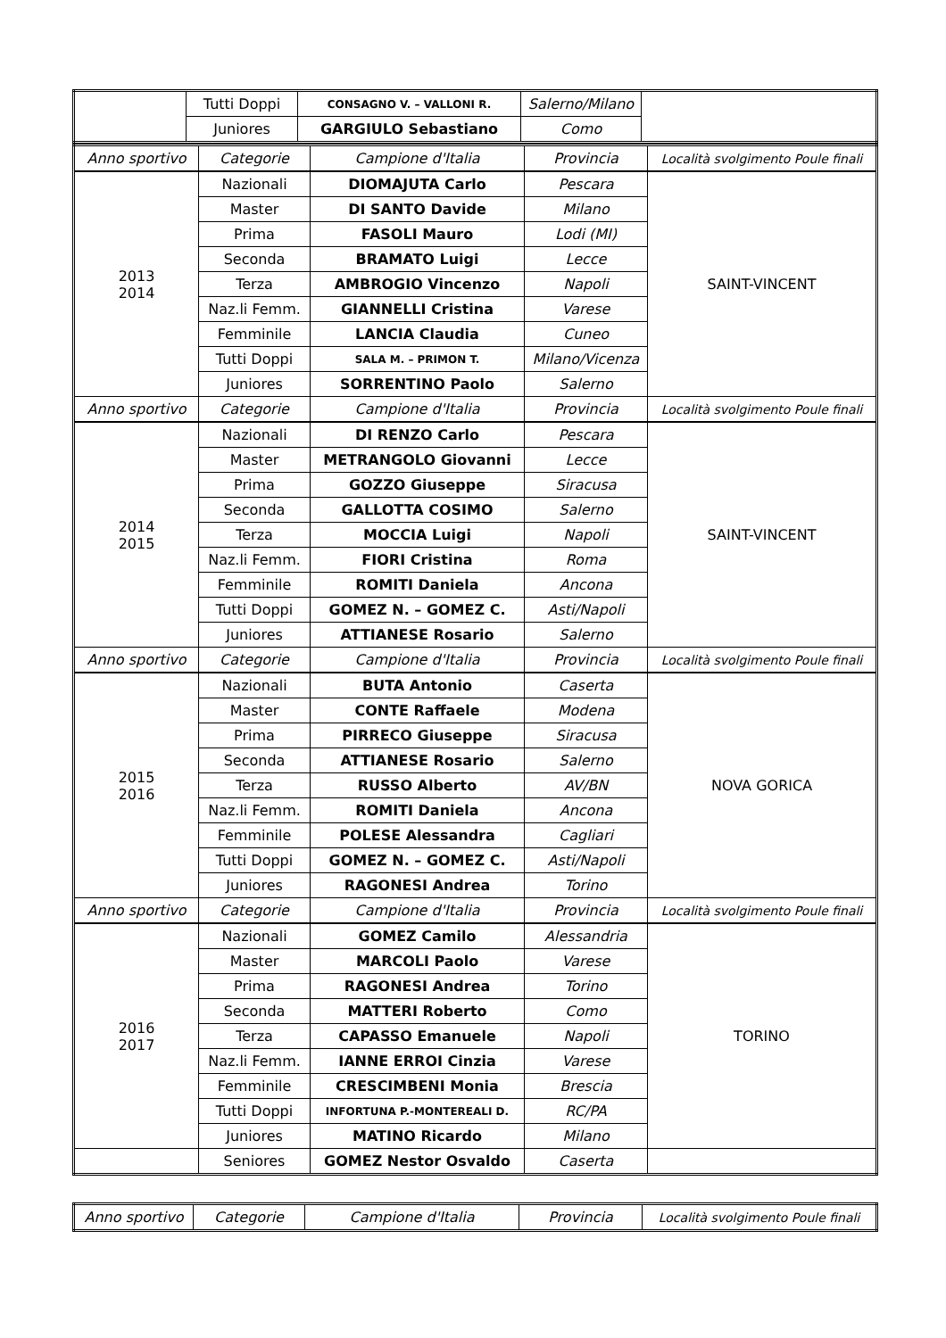| | Tutti Doppi | CONSAGNO V. – VALLONI R. | Salerno/Milano | |
| | Juniores | GARGIULO Sebastiano | Como | |
| Anno sportivo | Categorie | Campione d'Italia | Provincia | Località svolgimento Poule finali |
| --- | --- | --- | --- | --- |
| 2013 2014 | Nazionali | DIOMAJUTA Carlo | Pescara | SAINT-VINCENT |
| | Master | DI SANTO Davide | Milano | |
| | Prima | FASOLI Mauro | Lodi (MI) | |
| | Seconda | BRAMATO Luigi | Lecce | |
| | Terza | AMBROGIO Vincenzo | Napoli | |
| | Naz.li Femm. | GIANNELLI Cristina | Varese | |
| | Femminile | LANCIA Claudia | Cuneo | |
| | Tutti Doppi | SALA M. – PRIMON T. | Milano/Vicenza | |
| | Juniores | SORRENTINO Paolo | Salerno | |
| Anno sportivo | Categorie | Campione d'Italia | Provincia | Località svolgimento Poule finali |
| 2014 2015 | Nazionali | DI RENZO Carlo | Pescara | SAINT-VINCENT |
| | Master | METRANGOLO Giovanni | Lecce | |
| | Prima | GOZZO Giuseppe | Siracusa | |
| | Seconda | GALLOTTA COSIMO | Salerno | |
| | Terza | MOCCIA Luigi | Napoli | |
| | Naz.li Femm. | FIORI Cristina | Roma | |
| | Femminile | ROMITI Daniela | Ancona | |
| | Tutti Doppi | GOMEZ N. – GOMEZ C. | Asti/Napoli | |
| | Juniores | ATTIANESE Rosario | Salerno | |
| Anno sportivo | Categorie | Campione d'Italia | Provincia | Località svolgimento Poule finali |
| 2015 2016 | Nazionali | BUTA Antonio | Caserta | NOVA GORICA |
| | Master | CONTE Raffaele | Modena | |
| | Prima | PIRRECO Giuseppe | Siracusa | |
| | Seconda | ATTIANESE Rosario | Salerno | |
| | Terza | RUSSO Alberto | AV/BN | |
| | Naz.li Femm. | ROMITI Daniela | Ancona | |
| | Femminile | POLESE Alessandra | Cagliari | |
| | Tutti Doppi | GOMEZ N. – GOMEZ C. | Asti/Napoli | |
| | Juniores | RAGONESI Andrea | Torino | |
| Anno sportivo | Categorie | Campione d'Italia | Provincia | Località svolgimento Poule finali |
| 2016 2017 | Nazionali | GOMEZ Camilo | Alessandria | TORINO |
| | Master | MARCOLI Paolo | Varese | |
| | Prima | RAGONESI Andrea | Torino | |
| | Seconda | MATTERI Roberto | Como | |
| | Terza | CAPASSO Emanuele | Napoli | |
| | Naz.li Femm. | IANNE ERROI Cinzia | Varese | |
| | Femminile | CRESCIMBENI Monia | Brescia | |
| | Tutti Doppi | INFORTUNA P.-MONTEREALI D. | RC/PA | |
| | Juniores | MATINO Ricardo | Milano | |
| | Seniores | GOMEZ Nestor Osvaldo | Caserta | |
| Anno sportivo | Categorie | Campione d'Italia | Provincia | Località svolgimento Poule finali |
| --- | --- | --- | --- | --- |